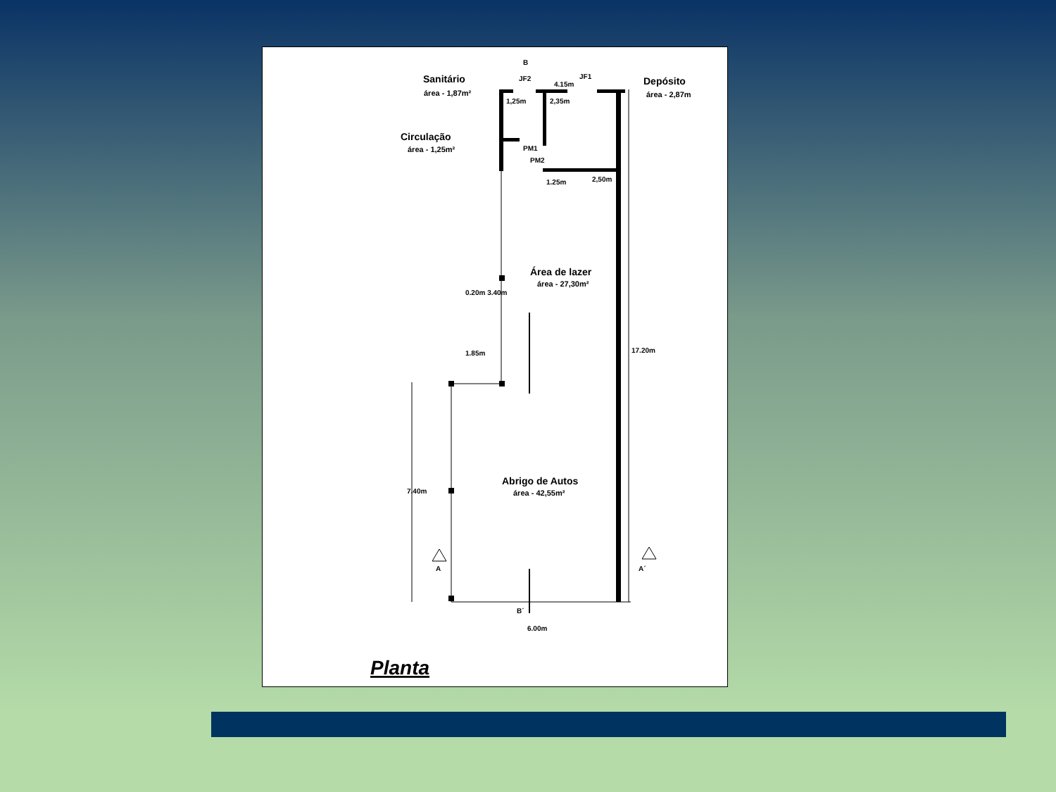Sanitário
área - 1,87m²
Circulação
área - 1,25m²
Depósito
área - 2,87m
B
JF2
JF1
4.15m
1,25m
2,35m
PM1
PM2
1.25m
2,50m
1.85m
0.20m 3.40m
Área de lazer
área - 27,30m²
Abrigo de Autos
área - 42,55m²
A
A´
B´
6.00m
7.40m
17.20m
Planta